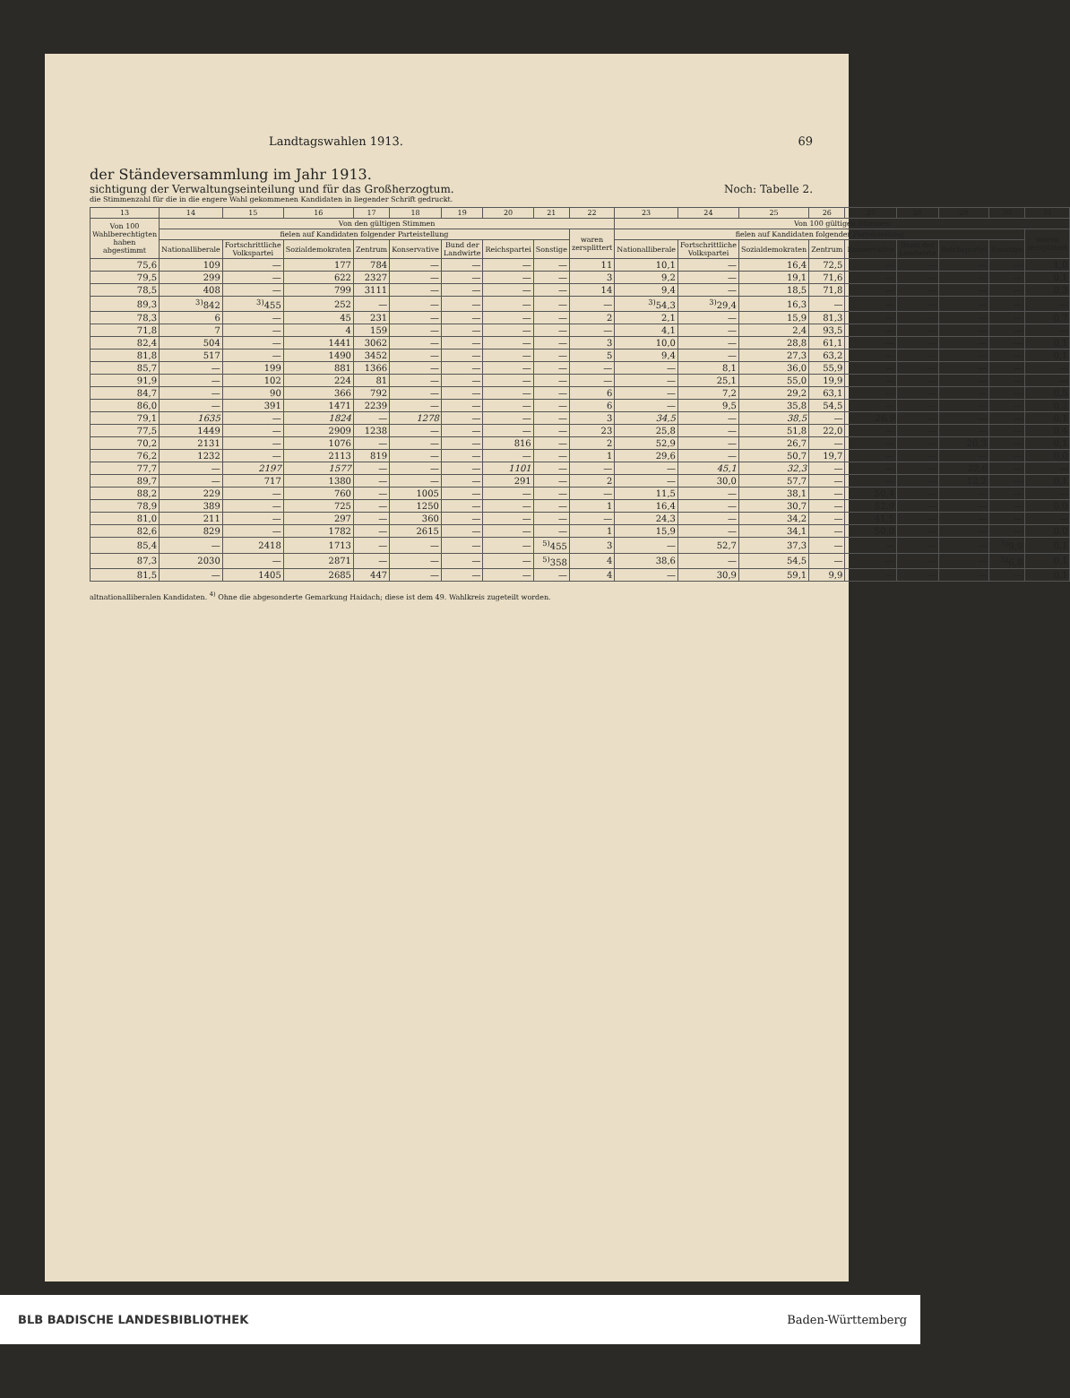Landtagswahlen 1913. 69
der Ständeversammlung im Jahr 1913.
sichtigung der Verwaltungseinteilung und für das Großherzogtum. Noch: Tabelle 2.
die Stimmenzahl für die in die engere Wahl gekommenen Kandidaten in liegender Schrift gedruckt.
| 13 | 14 | 15 | 16 | 17 | 18 | 19 | 20 | 21 | 22 | 23 | 24 | 25 | 26 | 27 | 28 | 29 | 30 | 31 |
| --- | --- | --- | --- | --- | --- | --- | --- | --- | --- | --- | --- | --- | --- | --- | --- | --- | --- | --- |
| Von 100 Wahlberechtigten haben abgestimmt | Von den gültigen Stimmen | | | | | | | | | Von 100 gültigen Stimmen | | | | | | | | |
| | fielen auf Kandidaten folgender Parteistellung | | | | | | | | waren zersplittert | fielen auf Kandidaten folgender Parteistellung | | | | | | | | waren zersplittert |
| | Nationalliberale | Fortschrittliche Volkspartei | Sozialdemokraten | Zentrum | Konservative | Bund der Landwirte | Reichspartei | Sonstige | | Nationalliberale | Fortschrittliche Volkspartei | Sozialdemokraten | Zentrum | Konservative | Bund der Landwirte | Reichspartei | Sonstige | |
| 75,6 | 109 | — | 177 | 784 | — | — | — | — | 11 | 10,1 | — | 16,4 | 72,5 | — | — | — | — | 1,0 |
| 79,5 | 299 | — | 622 | 2327 | — | — | — | — | 3 | 9,2 | — | 19,1 | 71,6 | — | — | — | — | 0,1 |
| 78,5 | 408 | — | 799 | 3111 | — | — | — | — | 14 | 9,4 | — | 18,5 | 71,8 | — | — | — | — | 0,3 |
| 89,3 | <sup>3)</sup> 842 | <sup>3)</sup> 455 | 252 | — | — | — | — | — | — | <sup>3)</sup> 54,3 | <sup>3)</sup> 29,4 | 16,3 | — | — | — | — | — | — |
| 78,3 | 6 | — | 45 | 231 | — | — | — | — | 2 | 2,1 | — | 15,9 | 81,3 | — | — | — | — | 0,7 |
| 71,8 | 7 | — | 4 | 159 | — | — | — | — | — | 4,1 | — | 2,4 | 93,5 | — | — | — | — | — |
| 82,4 | 504 | — | 1441 | 3062 | — | — | — | — | 3 | 10,0 | — | 28,8 | 61,1 | — | — | — | — | 0,1 |
| 81,8 | 517 | — | 1490 | 3452 | — | — | — | — | 5 | 9,4 | — | 27,3 | 63,2 | — | — | — | — | 0,1 |
| 85,7 | — | 199 | 881 | 1366 | — | — | — | — | — | — | 8,1 | 36,0 | 55,9 | — | — | — | — | — |
| 91,9 | — | 102 | 224 | 81 | — | — | — | — | — | — | 25,1 | 55,0 | 19,9 | — | — | — | — | — |
| 84,7 | — | 90 | 366 | 792 | — | — | — | — | 6 | — | 7,2 | 29,2 | 63,1 | — | — | — | — | 0,5 |
| 86,0 | — | 391 | 1471 | 2239 | — | — | — | — | 6 | — | 9,5 | 35,8 | 54,5 | — | — | — | — | 0,2 |
| 79,1 | 1635 | — | 1824 | — | 1278 | — | — | — | 3 | 34,5 | — | 38,5 | — | 26,9 | — | — | — | 0,1 |
| 77,5 | 1449 | — | 2909 | 1238 | — | — | — | — | 23 | 25,8 | — | 51,8 | 22,0 | — | — | — | — | 0,4 |
| 70,2 | 2131 | — | 1076 | — | — | — | 816 | — | 2 | 52,9 | — | 26,7 | — | — | — | 20,3 | — | 0,1 |
| 76,2 | 1232 | — | 2113 | 819 | — | — | — | — | 1 | 29,6 | — | 50,7 | 19,7 | — | — | — | — | 0,0 |
| 77,7 | — | 2197 | 1577 | — | — | — | 1101 | — | — | — | 45,1 | 32,3 | — | — | — | 22,6 | — | — |
| 89,7 | — | 717 | 1380 | — | — | — | 291 | — | 2 | — | 30,0 | 57,7 | — | — | — | 12,2 | — | 0,1 |
| 88,2 | 229 | — | 760 | — | 1005 | — | — | — | — | 11,5 | — | 38,1 | — | 50,4 | — | — | — | — |
| 78,9 | 389 | — | 725 | — | 1250 | — | — | — | 1 | 16,4 | — | 30,7 | — | 52,9 | — | — | — | 0,0 |
| 81,0 | 211 | — | 297 | — | 360 | — | — | — | — | 24,3 | — | 34,2 | — | 41,5 | — | — | — | — |
| 82,6 | 829 | — | 1782 | — | 2615 | — | — | — | 1 | 15,9 | — | 34,1 | — | 50,0 | — | — | — | 0,0 |
| 85,4 | — | 2418 | 1713 | — | — | — | — | <sup>5)</sup> 455 | 3 | — | 52,7 | 37,3 | — | — | — | — | <sup>5)</sup> 9,9 | 0,1 |
| 87,3 | 2030 | — | 2871 | — | — | — | — | <sup>5)</sup> 358 | 4 | 38,6 | — | 54,5 | — | — | — | — | <sup>5)</sup> 6,8 | 0,1 |
| 81,5 | — | 1405 | 2685 | 447 | — | — | — | — | 4 | — | 30,9 | 59,1 | 9,9 | — | — | — | — | 0,1 |
altnationalliberalen Kandidaten. <sup>4)</sup> Ohne die abgesonderte Gemarkung Haidach; diese ist dem 49. Wahlkreis zugeteilt worden.
BLB BADISCHE LANDESBIBLIOTHEK Baden-Württemberg